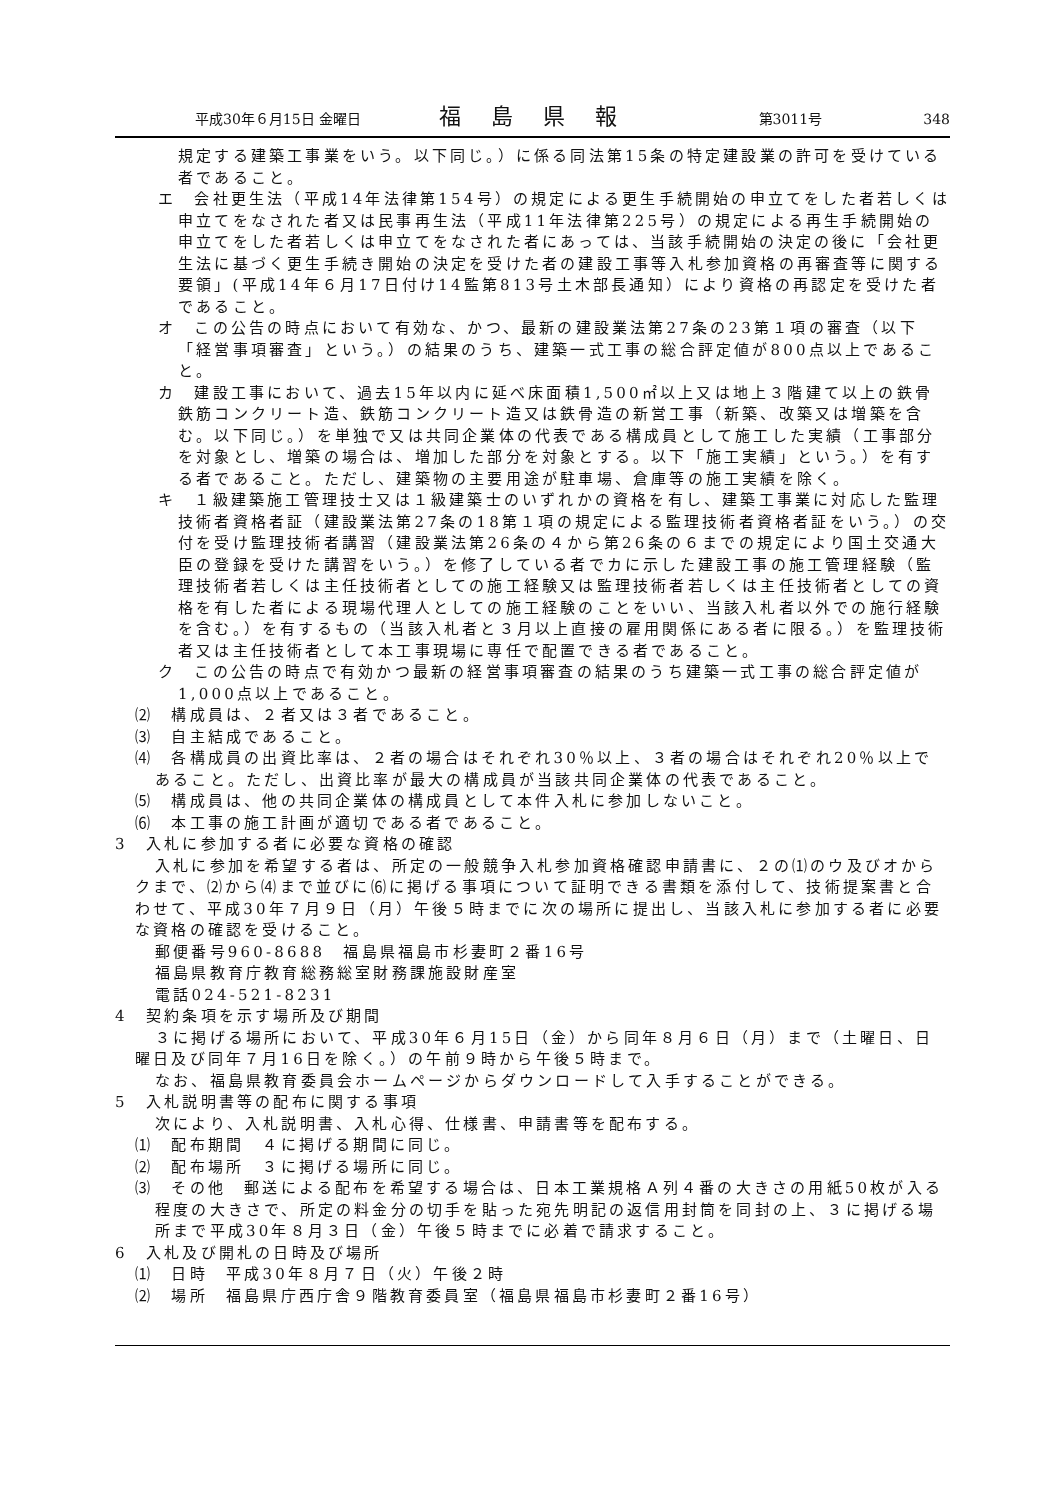平成30年６月15日 金曜日 福島県報 第3011号 348
規定する建築工事業をいう。以下同じ。）に係る同法第15条の特定建設業の許可を受けている者であること。
エ　会社更生法（平成14年法律第154号）の規定による更生手続開始の申立てをした者若しくは申立てをなされた者又は民事再生法（平成11年法律第225号）の規定による再生手続開始の申立てをした者若しくは申立てをなされた者にあっては、当該手続開始の決定の後に「会社更生法に基づく更生手続き開始の決定を受けた者の建設工事等入札参加資格の再審査等に関する要領」(平成14年６月17日付け14監第813号土木部長通知）により資格の再認定を受けた者であること。
オ　この公告の時点において有効な、かつ、最新の建設業法第27条の23第１項の審査（以下「経営事項審査」という。）の結果のうち、建築一式工事の総合評定値が800点以上であること。
カ　建設工事において、過去15年以内に延べ床面積1,500㎡以上又は地上３階建て以上の鉄骨鉄筋コンクリート造、鉄筋コンクリート造又は鉄骨造の新営工事（新築、改築又は増築を含む。以下同じ。）を単独で又は共同企業体の代表である構成員として施工した実績（工事部分を対象とし、増築の場合は、増加した部分を対象とする。以下「施工実績」という。）を有する者であること。ただし、建築物の主要用途が駐車場、倉庫等の施工実績を除く。
キ　１級建築施工管理技士又は１級建築士のいずれかの資格を有し、建築工事業に対応した監理技術者資格者証（建設業法第27条の18第１項の規定による監理技術者資格者証をいう。）の交付を受け監理技術者講習（建設業法第26条の４から第26条の６までの規定により国土交通大臣の登録を受けた講習をいう。）を修了している者でカに示した建設工事の施工管理経験（監理技術者若しくは主任技術者としての施工経験又は監理技術者若しくは主任技術者としての資格を有した者による現場代理人としての施工経験のことをいい、当該入札者以外での施行経験を含む。）を有するもの（当該入札者と３月以上直接の雇用関係にある者に限る。）を監理技術者又は主任技術者として本工事現場に専任で配置できる者であること。
ク　この公告の時点で有効かつ最新の経営事項審査の結果のうち建築一式工事の総合評定値が1,000点以上であること。
⑵　構成員は、２者又は３者であること。
⑶　自主結成であること。
⑷　各構成員の出資比率は、２者の場合はそれぞれ30％以上、３者の場合はそれぞれ20％以上であること。ただし、出資比率が最大の構成員が当該共同企業体の代表であること。
⑸　構成員は、他の共同企業体の構成員として本件入札に参加しないこと。
⑹　本工事の施工計画が適切である者であること。
3　入札に参加する者に必要な資格の確認
入札に参加を希望する者は、所定の一般競争入札参加資格確認申請書に、２の⑴のウ及びオからクまで、⑵から⑷まで並びに⑹に掲げる事項について証明できる書類を添付して、技術提案書と合わせて、平成30年７月９日（月）午後５時までに次の場所に提出し、当該入札に参加する者に必要な資格の確認を受けること。
郵便番号960-8688　福島県福島市杉妻町２番16号
福島県教育庁教育総務総室財務課施設財産室
電話024-521-8231
4　契約条項を示す場所及び期間
３に掲げる場所において、平成30年６月15日（金）から同年８月６日（月）まで（土曜日、日曜日及び同年７月16日を除く。）の午前９時から午後５時まで。
なお、福島県教育委員会ホームページからダウンロードして入手することができる。
5　入札説明書等の配布に関する事項
次により、入札説明書、入札心得、仕様書、申請書等を配布する。
⑴　配布期間　４に掲げる期間に同じ。
⑵　配布場所　３に掲げる場所に同じ。
⑶　その他　郵送による配布を希望する場合は、日本工業規格Ａ列４番の大きさの用紙50枚が入る程度の大きさで、所定の料金分の切手を貼った宛先明記の返信用封筒を同封の上、３に掲げる場所まで平成30年８月３日（金）午後５時までに必着で請求すること。
6　入札及び開札の日時及び場所
⑴　日時　平成30年８月７日（火）午後２時
⑵　場所　福島県庁西庁舎９階教育委員室（福島県福島市杉妻町２番16号）